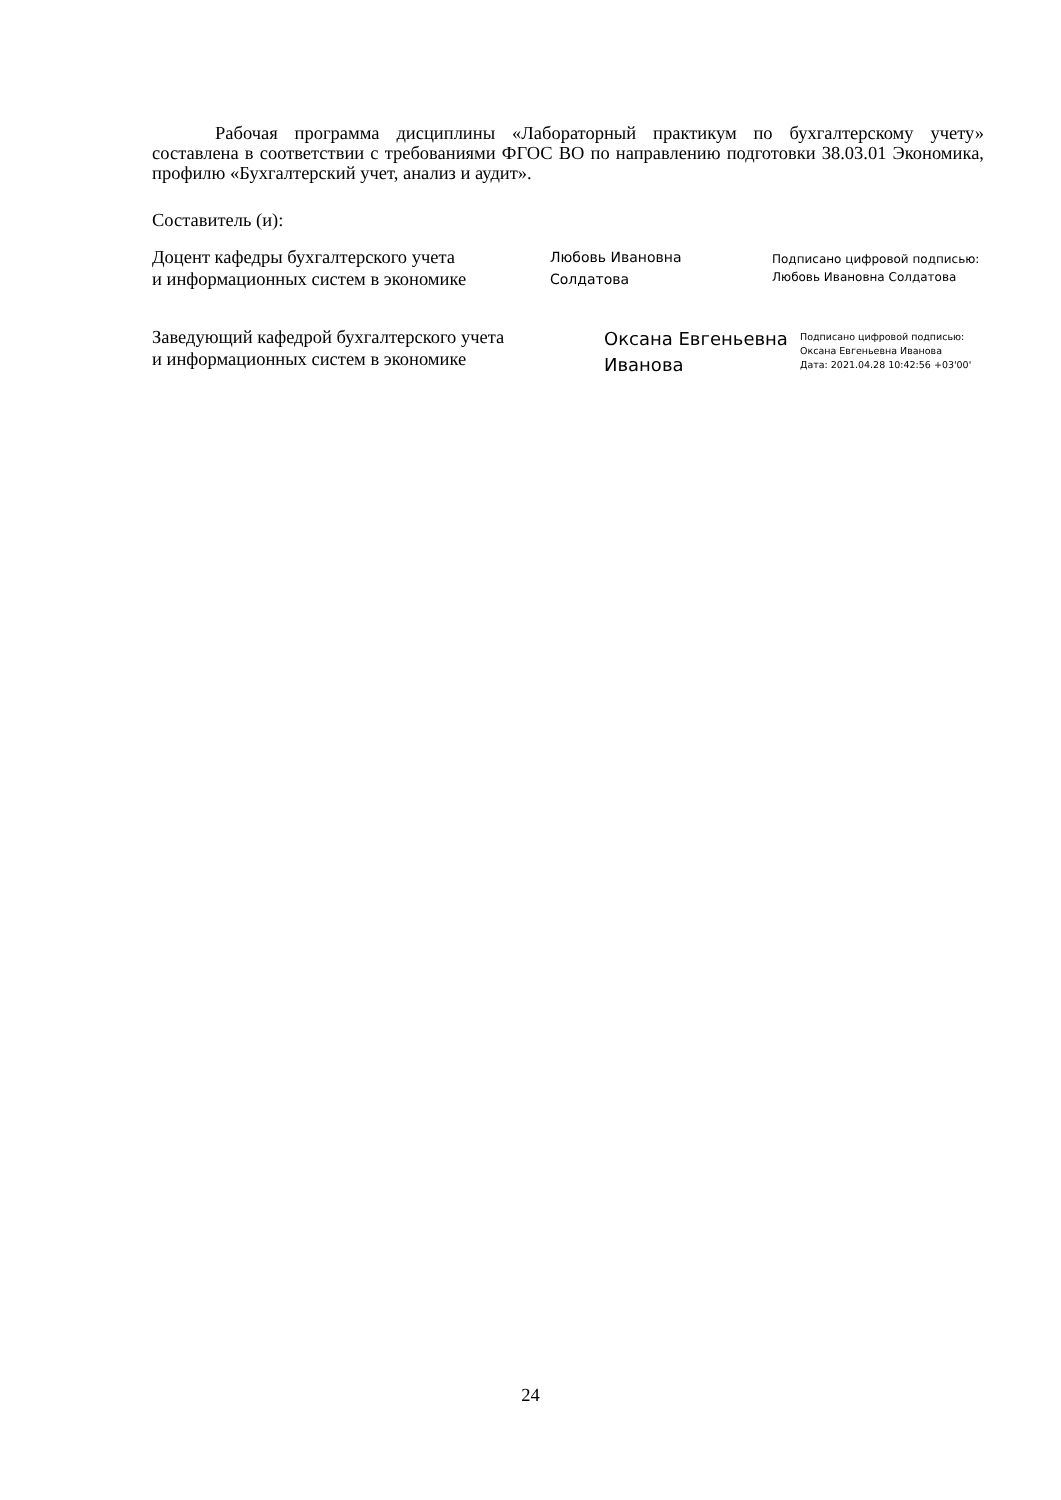Рабочая программа дисциплины «Лабораторный практикум по бухгалтерскому учету» составлена в соответствии с требованиями ФГОС ВО по направлению подготовки 38.03.01 Экономика, профилю «Бухгалтерский учет, анализ и аудит».
Составитель (и):
Доцент кафедры бухгалтерского учета
и информационных систем в экономике
Любовь Ивановна
Солдатова
Подписано цифровой подписью:
Любовь Ивановна Солдатова
Заведующий кафедрой бухгалтерского учета
и информационных систем в экономике
Оксана Евгеньевна
Иванова
Подписано цифровой подписью:
Оксана Евгеньевна Иванова
Дата: 2021.04.28 10:42:56 +03'00'
24